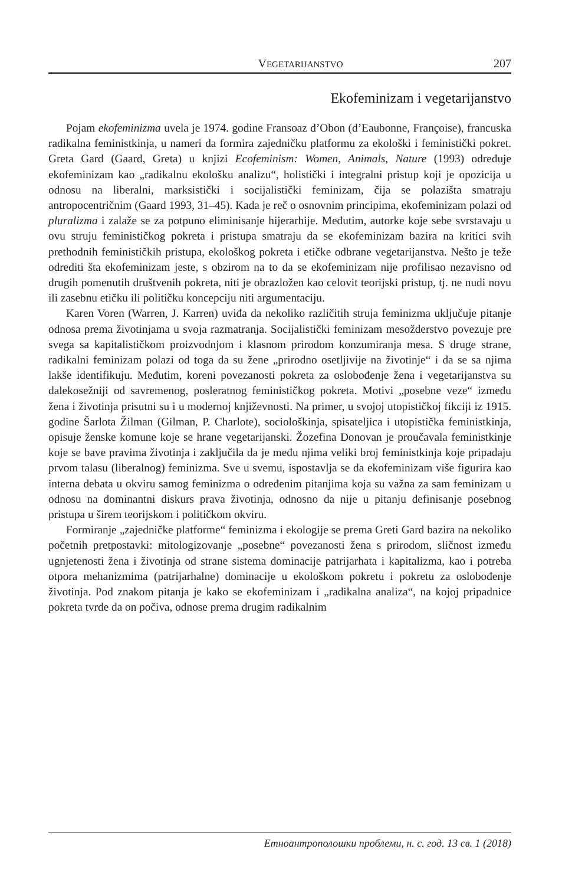VEGETARIJANSTVO 207
Ekofeminizam i vegetarijanstvo
Pojam ekofeminizma uvela je 1974. godine Fransoaz d’Obon (d’Eaubonne, Françoise), francuska radikalna feministkinja, u nameri da formira zajedničku platformu za ekološki i feministički pokret. Greta Gard (Gaard, Greta) u knjizi Ecofeminism: Women, Animals, Nature (1993) određuje ekofeminizam kao „radikalnu ekološku analizu“, holistički i integralni pristup koji je opozicija u odnosu na liberalni, marksistički i socijalistički feminizam, čija se polazišta smatraju antropocentričnim (Gaard 1993, 31–45). Kada je reč o osnovnim principima, ekofeminizam polazi od pluralizma i zalaže se za potpuno eliminisanje hijerarhije. Međutim, autorke koje sebe svrstavaju u ovu struju feminističkog pokreta i pristupa smatraju da se ekofeminizam bazira na kritici svih prethodnih feminističkih pristupa, ekološkog pokreta i etičke odbrane vegetarijanstva. Nešto je teže odrediti šta ekofeminizam jeste, s obzirom na to da se ekofeminizam nije profilisao nezavisno od drugih pomenutih društvenih pokreta, niti je obrazložen kao celovit teorijski pristup, tj. ne nudi novu ili zasebnu etičku ili političku koncepciju niti argumentaciju.
Karen Voren (Warren, J. Karren) uviđa da nekoliko različitih struja feminizma uključuje pitanje odnosa prema životinjama u svoja razmatranja. Socijalistički feminizam mesožderstvo povezuje pre svega sa kapitalističkom proizvodnjom i klasnom prirodom konzumiranja mesa. S druge strane, radikalni feminizam polazi od toga da su žene „prirodno osetljivije na životinje“ i da se sa njima lakše identifikuju. Međutim, koreni povezanosti pokreta za oslobođenje žena i vegetarijanstva su dalekosežniji od savremenog, posleratnog feminističkog pokreta. Motivi „posebne veze“ između žena i životinja prisutni su i u modernoj književnosti. Na primer, u svojoj utopističkoj fikciji iz 1915. godine Šarlota Žilman (Gilman, P. Charlote), sociološkinja, spisateljica i utopistička feministkinja, opisuje ženske komune koje se hrane vegetarijanski. Žozefina Donovan je proučavala feministkinje koje se bave pravima životinja i zaključila da je među njima veliki broj feministkinja koje pripadaju prvom talasu (liberalnog) feminizma. Sve u svemu, ispostavlja se da ekofeminizam više figurira kao interna debata u okviru samog feminizma o određenim pitanjima koja su važna za sam feminizam u odnosu na dominantni diskurs prava životinja, odnosno da nije u pitanju definisanje posebnog pristupa u širem teorijskom i političkom okviru.
Formiranje „zajedničke platforme“ feminizma i ekologije se prema Greti Gard bazira na nekoliko početnih pretpostavki: mitologizovanje „posebne“ povezanosti žena s prirodom, sličnost između ugnjetenosti žena i životinja od strane sistema dominacije patrijarhata i kapitalizma, kao i potreba otpora mehanizmima (patrijarhalne) dominacije u ekološkom pokretu i pokretu za oslobođenje životinja. Pod znakom pitanja je kako se ekofeminizam i „radikalna analiza“, na kojoj pripadnice pokreta tvrde da on počiva, odnose prema drugim radikalnim
Етноантрополошки проблеми, н. с. год. 13 св. 1 (2018)